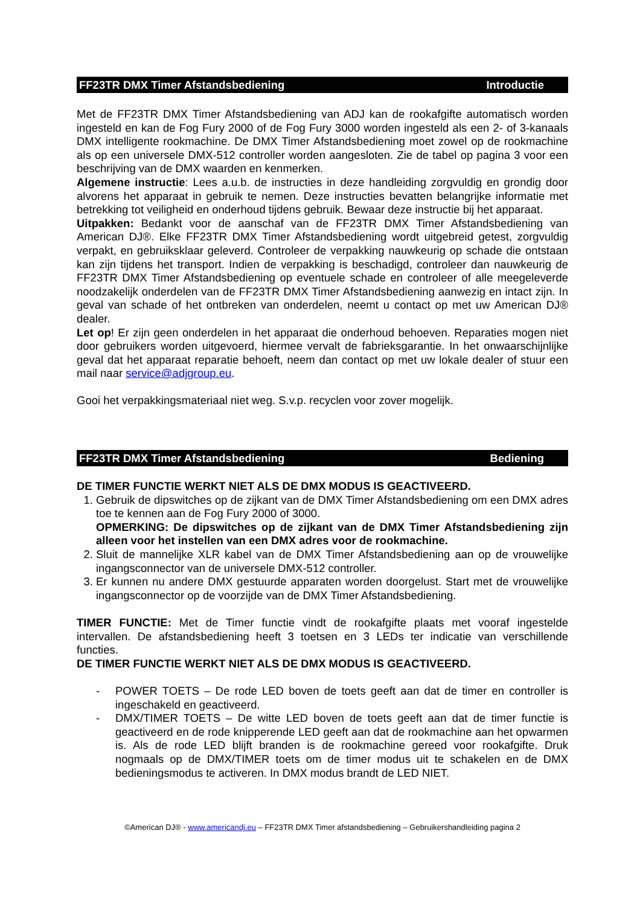FF23TR DMX Timer Afstandsbediening Introductie
Met de FF23TR DMX Timer Afstandsbediening van ADJ kan de rookafgifte automatisch worden ingesteld en kan de Fog Fury 2000 of de Fog Fury 3000 worden ingesteld als een 2- of 3-kanaals DMX intelligente rookmachine. De DMX Timer Afstandsbediening moet zowel op de rookmachine als op een universele DMX-512 controller worden aangesloten. Zie de tabel op pagina 3 voor een beschrijving van de DMX waarden en kenmerken.
Algemene instructie: Lees a.u.b. de instructies in deze handleiding zorgvuldig en grondig door alvorens het apparaat in gebruik te nemen. Deze instructies bevatten belangrijke informatie met betrekking tot veiligheid en onderhoud tijdens gebruik. Bewaar deze instructie bij het apparaat.
Uitpakken: Bedankt voor de aanschaf van de FF23TR DMX Timer Afstandsbediening van American DJ®. Elke FF23TR DMX Timer Afstandsbediening wordt uitgebreid getest, zorgvuldig verpakt, en gebruiksklaar geleverd. Controleer de verpakking nauwkeurig op schade die ontstaan kan zijn tijdens het transport. Indien de verpakking is beschadigd, controleer dan nauwkeurig de FF23TR DMX Timer Afstandsbediening op eventuele schade en controleer of alle meegeleverde noodzakelijk onderdelen van de FF23TR DMX Timer Afstandsbediening aanwezig en intact zijn. In geval van schade of het ontbreken van onderdelen, neemt u contact op met uw American DJ® dealer.
Let op! Er zijn geen onderdelen in het apparaat die onderhoud behoeven. Reparaties mogen niet door gebruikers worden uitgevoerd, hiermee vervalt de fabrieksgarantie. In het onwaarschijnlijke geval dat het apparaat reparatie behoeft, neem dan contact op met uw lokale dealer of stuur een mail naar service@adjgroup.eu.
Gooi het verpakkingsmateriaal niet weg. S.v.p. recyclen voor zover mogelijk.
FF23TR DMX Timer Afstandsbediening Bediening
DE TIMER FUNCTIE WERKT NIET ALS DE DMX MODUS IS GEACTIVEERD.
1. Gebruik de dipswitches op de zijkant van de DMX Timer Afstandsbediening om een DMX adres toe te kennen aan de Fog Fury 2000 of 3000.
OPMERKING: De dipswitches op de zijkant van de DMX Timer Afstandsbediening zijn alleen voor het instellen van een DMX adres voor de rookmachine.
2. Sluit de mannelijke XLR kabel van de DMX Timer Afstandsbediening aan op de vrouwelijke ingangsconnector van de universele DMX-512 controller.
3. Er kunnen nu andere DMX gestuurde apparaten worden doorgelust. Start met de vrouwelijke ingangsconnector op de voorzijde van de DMX Timer Afstandsbediening.
TIMER FUNCTIE: Met de Timer functie vindt de rookafgifte plaats met vooraf ingestelde intervallen. De afstandsbediening heeft 3 toetsen en 3 LEDs ter indicatie van verschillende functies.
DE TIMER FUNCTIE WERKT NIET ALS DE DMX MODUS IS GEACTIVEERD.
- POWER TOETS – De rode LED boven de toets geeft aan dat de timer en controller is ingeschakeld en geactiveerd.
- DMX/TIMER TOETS – De witte LED boven de toets geeft aan dat de timer functie is geactiveerd en de rode knipperende LED geeft aan dat de rookmachine aan het opwarmen is. Als de rode LED blijft branden is de rookmachine gereed voor rookafgifte. Druk nogmaals op de DMX/TIMER toets om de timer modus uit te schakelen en de DMX bedieningsmodus te activeren. In DMX modus brandt de LED NIET.
©American DJ® - www.americandj.eu – FF23TR DMX Timer afstandsbediening – Gebruikershandleiding pagina 2